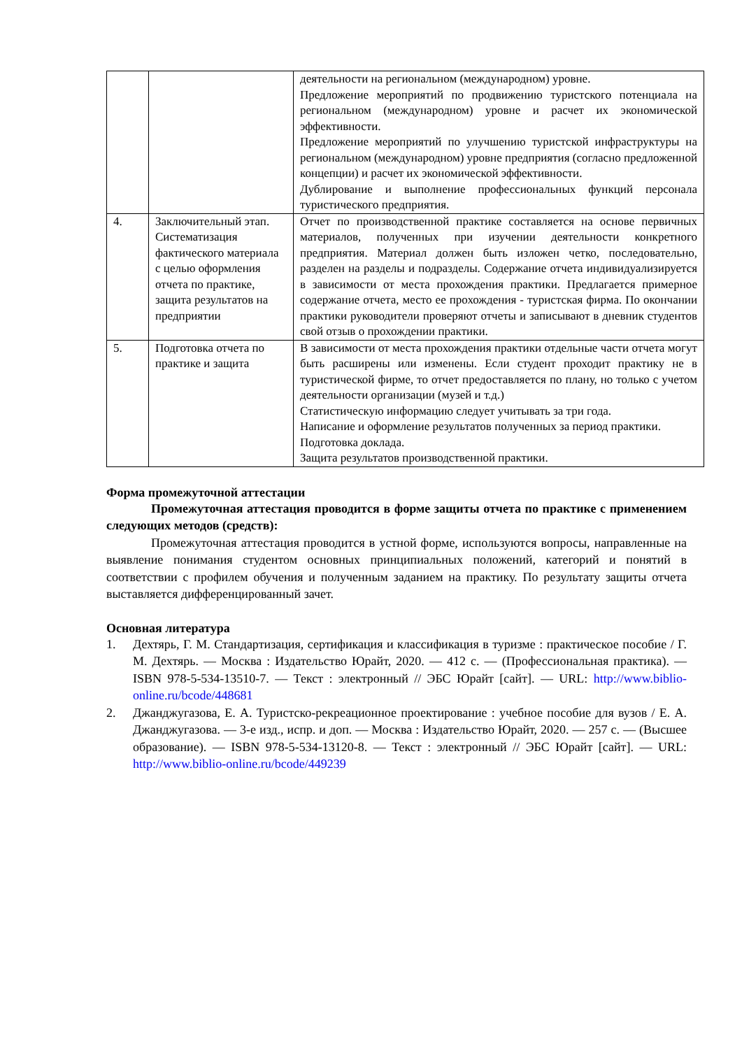| | | деятельности на региональном (международном) уровне. Предложение мероприятий по продвижению туристского потенциала на региональном (международном) уровне и расчет их экономической эффективности. Предложение мероприятий по улучшению туристской инфраструктуры на региональном (международном) уровне предприятия (согласно предложенной концепции) и расчет их экономической эффективности. Дублирование и выполнение профессиональных функций персонала туристического предприятия. |
| 4. | Заключительный этап. Систематизация фактического материала с целью оформления отчета по практике, защита результатов на предприятии | Отчет по производственной практике составляется на основе первичных материалов, полученных при изучении деятельности конкретного предприятия. Материал должен быть изложен четко, последовательно, разделен на разделы и подразделы. Содержание отчета индивидуализируется в зависимости от места прохождения практики. Предлагается примерное содержание отчета, место ее прохождения - туристская фирма. По окончании практики руководители проверяют отчеты и записывают в дневник студентов свой отзыв о прохождении практики. |
| 5. | Подготовка отчета по практике и защита | В зависимости от места прохождения практики отдельные части отчета могут быть расширены или изменены. Если студент проходит практику не в туристической фирме, то отчет предоставляется по плану, но только с учетом деятельности организации (музей и т.д.) Статистическую информацию следует учитывать за три года. Написание и оформление результатов полученных за период практики. Подготовка доклада. Защита результатов производственной практики. |
Форма промежуточной аттестации
Промежуточная аттестация проводится в форме защиты отчета по практике с применением следующих методов (средств):
Промежуточная аттестация проводится в устной форме, используются вопросы, направленные на выявление понимания студентом основных принципиальных положений, категорий и понятий в соответствии с профилем обучения и полученным заданием на практику. По результату защиты отчета выставляется дифференцированный зачет.
Основная литература
1. Дехтярь, Г. М. Стандартизация, сертификация и классификация в туризме : практическое пособие / Г. М. Дехтярь. — Москва : Издательство Юрайт, 2020. — 412 с. — (Профессиональная практика). — ISBN 978-5-534-13510-7. — Текст : электронный // ЭБС Юрайт [сайт]. — URL: http://www.biblio-online.ru/bcode/448681
2. Джанджугазова, Е. А. Туристско-рекреационное проектирование : учебное пособие для вузов / Е. А. Джанджугазова. — 3-е изд., испр. и доп. — Москва : Издательство Юрайт, 2020. — 257 с. — (Высшее образование). — ISBN 978-5-534-13120-8. — Текст : электронный // ЭБС Юрайт [сайт]. — URL: http://www.biblio-online.ru/bcode/449239